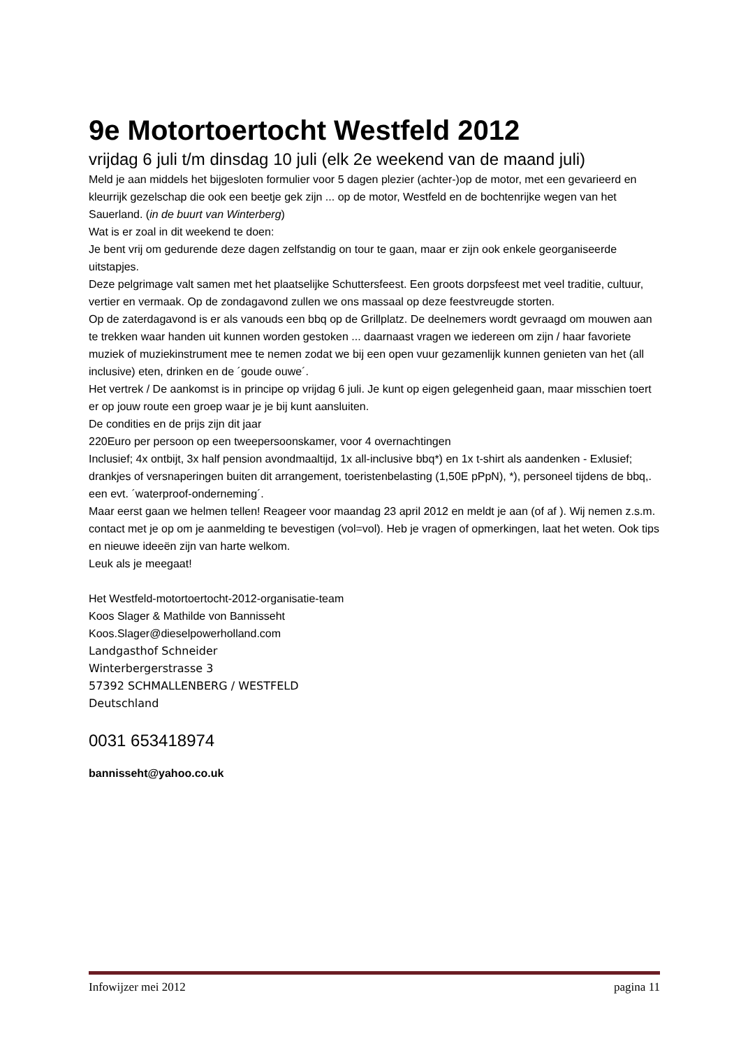9e Motortoertocht Westfeld 2012
vrijdag 6 juli t/m dinsdag 10 juli (elk 2e weekend van de maand juli)
Meld je aan middels het bijgesloten formulier voor 5 dagen plezier (achter-)op de motor, met een gevarieerd en kleurrijk gezelschap die ook een beetje gek zijn ... op de motor, Westfeld en de bochtenrijke wegen van het Sauerland. (in de buurt van Winterberg)
Wat is er zoal in dit weekend te doen:
Je bent vrij om gedurende deze dagen zelfstandig on tour te gaan, maar er zijn ook enkele georganiseerde uitstapjes.
Deze pelgrimage valt samen met het plaatselijke Schuttersfeest. Een groots dorpsfeest met veel traditie, cultuur, vertier en vermaak. Op de zondagavond zullen we ons massaal op deze feestvreugde storten.
Op de zaterdagavond is er als vanouds een bbq op de Grillplatz. De deelnemers wordt gevraagd om mouwen aan te trekken waar handen uit kunnen worden gestoken ... daarnaast vragen we iedereen om zijn / haar favoriete muziek of muziekinstrument mee te nemen zodat we bij een open vuur gezamenlijk kunnen genieten van het (all inclusive) eten, drinken en de ´goude ouwe´.
Het vertrek / De aankomst is in principe op vrijdag 6 juli. Je kunt op eigen gelegenheid gaan, maar misschien toert er op jouw route een groep waar je je bij kunt aansluiten.
De condities en de prijs zijn dit jaar
220Euro per persoon op een tweepersoonskamer, voor 4 overnachtingen
Inclusief; 4x ontbijt, 3x half pension avondmaaltijd, 1x all-inclusive bbq*) en 1x t-shirt als aandenken - Exlusief; drankjes of versnaperingen buiten dit arrangement, toeristenbelasting (1,50E pPpN), *), personeel tijdens de bbq,. een evt. ´waterproof-onderneming´.
Maar eerst gaan we helmen tellen! Reageer voor maandag 23 april 2012 en meldt je aan (of af ). Wij nemen z.s.m. contact met je op om je aanmelding te bevestigen (vol=vol). Heb je vragen of opmerkingen, laat het weten. Ook tips en nieuwe ideeën zijn van harte welkom.
Leuk als je meegaat!
Het Westfeld-motortoertocht-2012-organisatie-team
Koos Slager & Mathilde von Bannisseht
Koos.Slager@dieselpowerholland.com
Landgasthof Schneider
Winterbergerstrasse 3
57392 SCHMALLENBERG / WESTFELD
Deutschland
0031 653418974
bannisseht@yahoo.co.uk
Infowijzer mei 2012 pagina 11